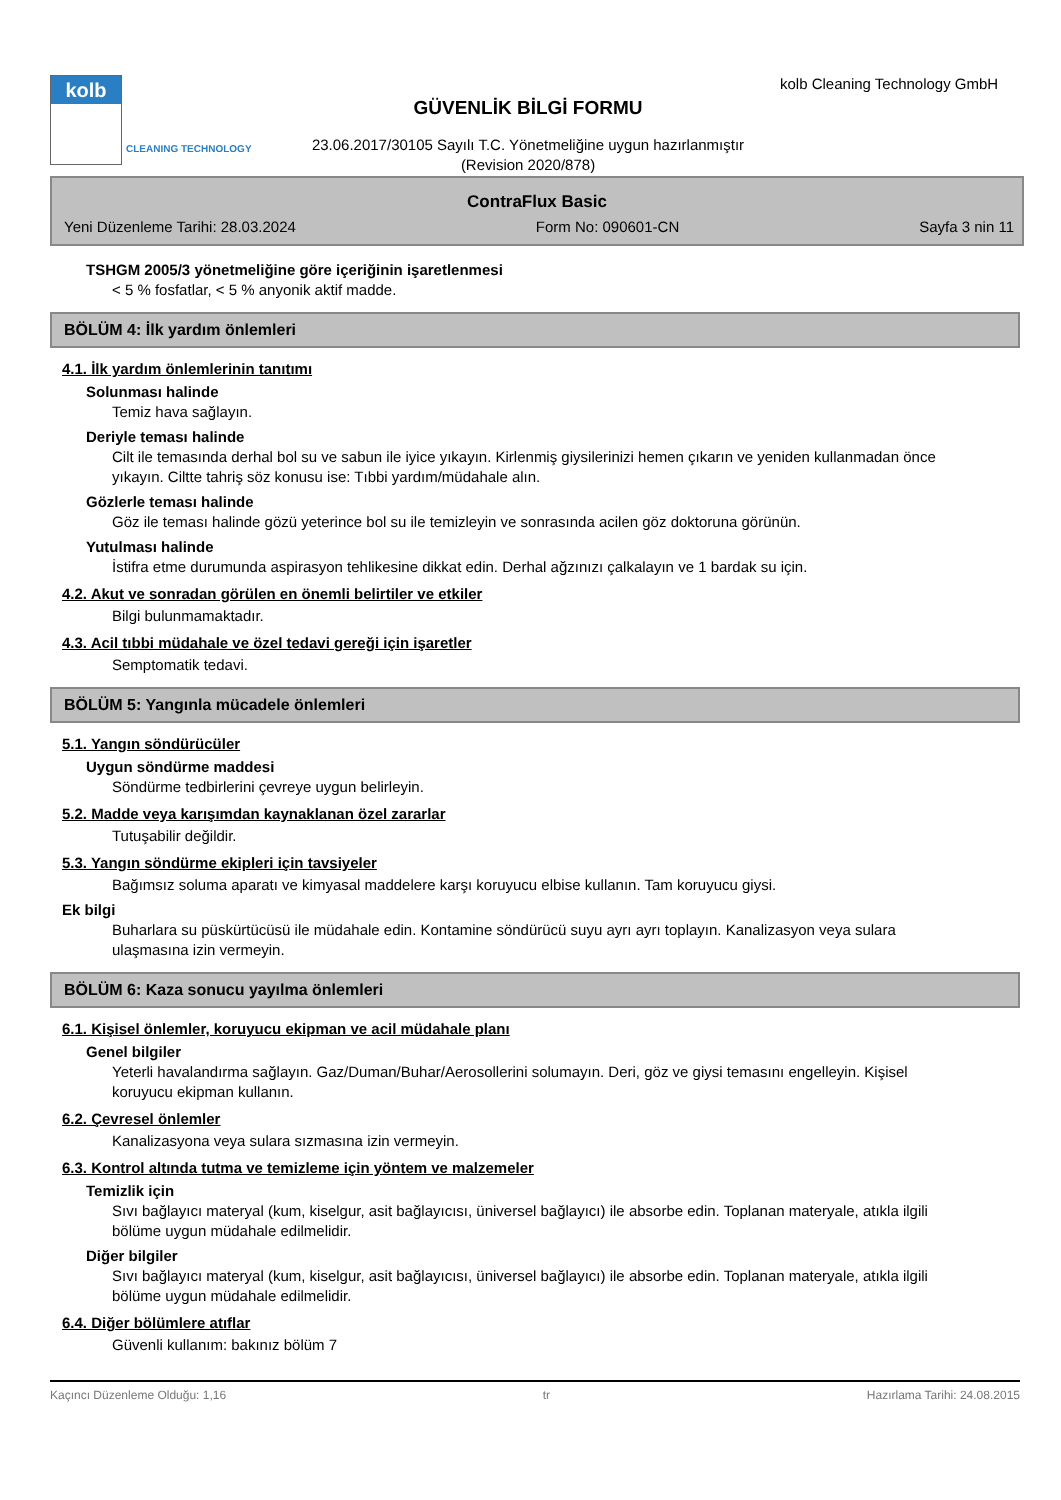kolb
CLEANING TECHNOLOGY
GÜVENLİK BİLGİ FORMU
23.06.2017/30105 Sayılı T.C. Yönetmeliğine uygun hazırlanmıştır
(Revision 2020/878)
kolb Cleaning Technology GmbH
ContraFlux Basic
Yeni Düzenleme Tarihi: 28.03.2024 Form No: 090601-CN Sayfa 3 nin 11
TSHGM 2005/3 yönetmeliğine göre içeriğinin işaretlenmesi
< 5 % fosfatlar, < 5 % anyonik aktif madde.
BÖLÜM 4: İlk yardım önlemleri
4.1. İlk yardım önlemlerinin tanıtımı
Solunması halinde
Temiz hava sağlayın.
Deriyle teması halinde
Cilt ile temasında derhal bol su ve sabun ile iyice yıkayın. Kirlenmiş giysilerinizi hemen çıkarın ve yeniden kullanmadan önce yıkayın. Ciltte tahriş söz konusu ise: Tıbbi yardım/müdahale alın.
Gözlerle teması halinde
Göz ile teması halinde gözü yeterince bol su ile temizleyin ve sonrasında acilen göz doktoruna görünün.
Yutulması halinde
İstifra etme durumunda aspirasyon tehlikesine dikkat edin. Derhal ağzınızı çalkalayın ve 1 bardak su için.
4.2. Akut ve sonradan görülen en önemli belirtiler ve etkiler
Bilgi bulunmamaktadır.
4.3. Acil tıbbi müdahale ve özel tedavi gereği için işaretler
Semptomatik tedavi.
BÖLÜM 5: Yangınla mücadele önlemleri
5.1. Yangın söndürücüler
Uygun söndürme maddesi
Söndürme tedbirlerini çevreye uygun belirleyin.
5.2. Madde veya karışımdan kaynaklanan özel zararlar
Tutuşabilir değildir.
5.3. Yangın söndürme ekipleri için tavsiyeler
Bağımsız soluma aparatı ve kimyasal maddelere karşı koruyucu elbise kullanın. Tam koruyucu giysi.
Ek bilgi
Buharlara su püskürtücüsü ile müdahale edin. Kontamine söndürücü suyu ayrı ayrı toplayın. Kanalizasyon veya sulara ulaşmasına izin vermeyin.
BÖLÜM 6: Kaza sonucu yayılma önlemleri
6.1. Kişisel önlemler, koruyucu ekipman ve acil müdahale planı
Genel bilgiler
Yeterli havalandırma sağlayın. Gaz/Duman/Buhar/Aerosollerini solumayın. Deri, göz ve giysi temasını engelleyin. Kişisel koruyucu ekipman kullanın.
6.2. Çevresel önlemler
Kanalizasyona veya sulara sızmasına izin vermeyin.
6.3. Kontrol altında tutma ve temizleme için yöntem ve malzemeler
Temizlik için
Sıvı bağlayıcı materyal (kum, kiselgur, asit bağlayıcısı, üniversel bağlayıcı) ile absorbe edin. Toplanan materyale, atıkla ilgili bölüme uygun müdahale edilmelidir.
Diğer bilgiler
Sıvı bağlayıcı materyal (kum, kiselgur, asit bağlayıcısı, üniversel bağlayıcı) ile absorbe edin. Toplanan materyale, atıkla ilgili bölüme uygun müdahale edilmelidir.
6.4. Diğer bölümlere atıflar
Güvenli kullanım: bakınız bölüm 7
Kaçıncı Düzenleme Olduğu: 1,16 tr Hazırlama Tarihi: 24.08.2015